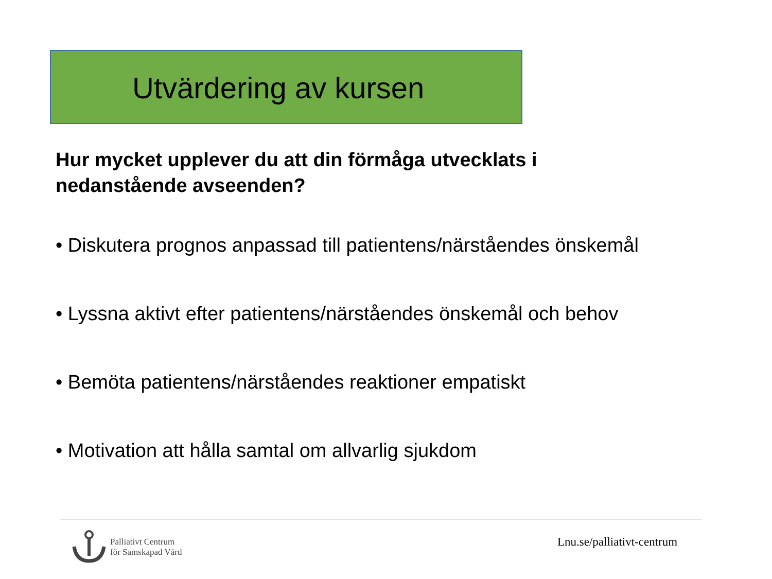Utvärdering av kursen
Hur mycket upplever du att din förmåga utvecklats i nedanstående avseenden?
• Diskutera prognos anpassad till patientens/närståendes önskemål
• Lyssna aktivt efter patientens/närståendes önskemål och behov
• Bemöta patientens/närståendes reaktioner empatiskt
• Motivation att hålla samtal om allvarlig sjukdom
Palliativt Centrum
för Samskapad Vård
Lnu.se/palliativt-centrum